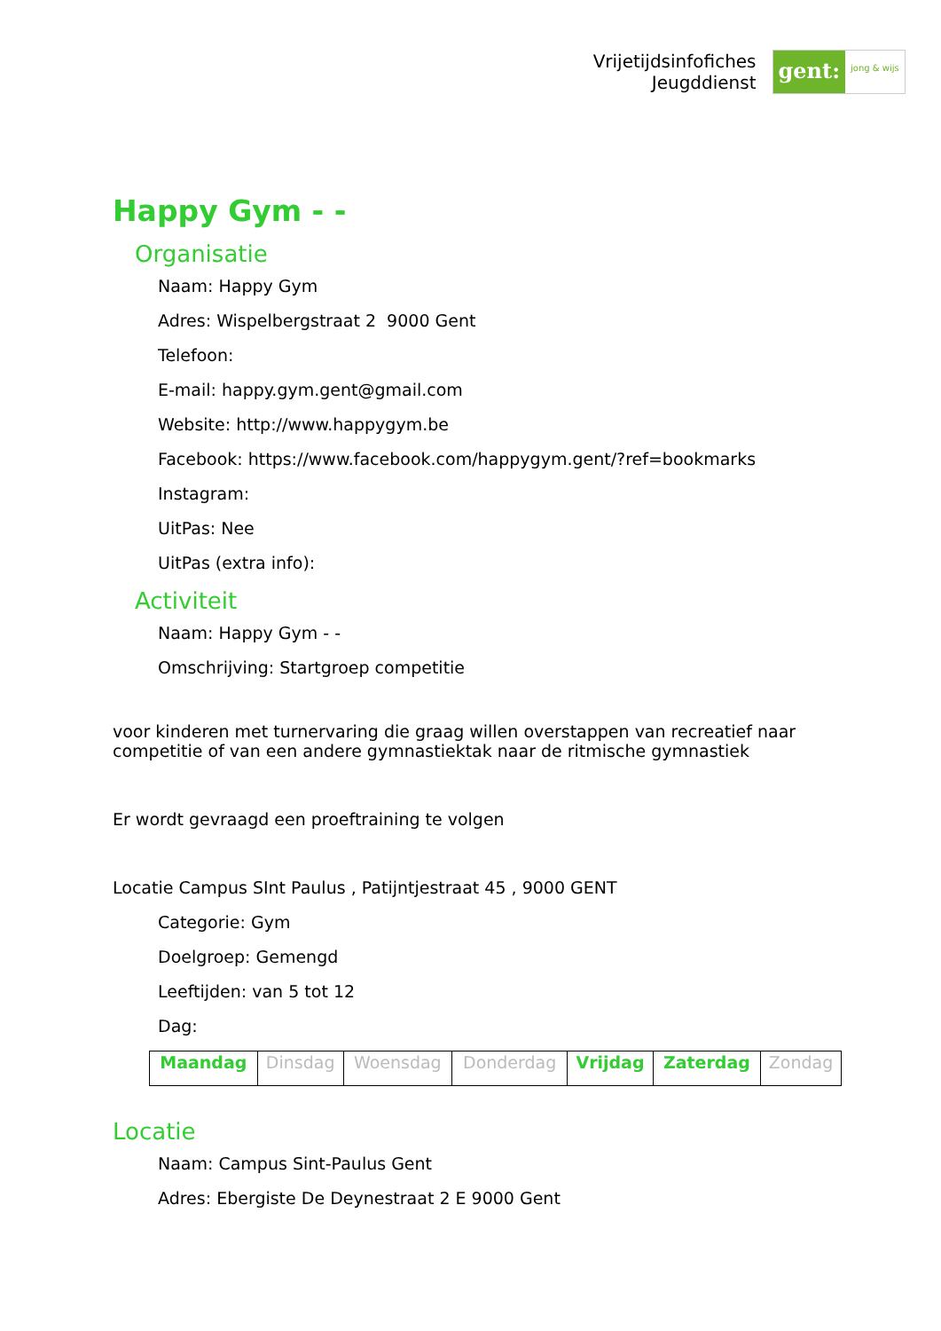Vrijetijdsinfofiches
Jeugddienst
gent:
jong & wijs
Happy Gym - -
Organisatie
Naam: Happy Gym
Adres: Wispelbergstraat 2 9000 Gent
Telefoon:
E-mail: happy.gym.gent@gmail.com
Website: http://www.happygym.be
Facebook: https://www.facebook.com/happygym.gent/?ref=bookmarks
Instagram:
UitPas: Nee
UitPas (extra info):
Activiteit
Naam: Happy Gym - -
Omschrijving: Startgroep competitie
voor kinderen met turnervaring die graag willen overstappen van recreatief naar competitie of van een andere gymnastiektak naar de ritmische gymnastiek
Er wordt gevraagd een proeftraining te volgen
Locatie Campus SInt Paulus , Patijntjestraat 45 , 9000 GENT
Categorie: Gym
Doelgroep: Gemengd
Leeftijden: van 5 tot 12
Dag:
| Maandag | Dinsdag | Woensdag | Donderdag | Vrijdag | Zaterdag | Zondag |
Locatie
Naam: Campus Sint-Paulus Gent
Adres: Ebergiste De Deynestraat 2 E 9000 Gent